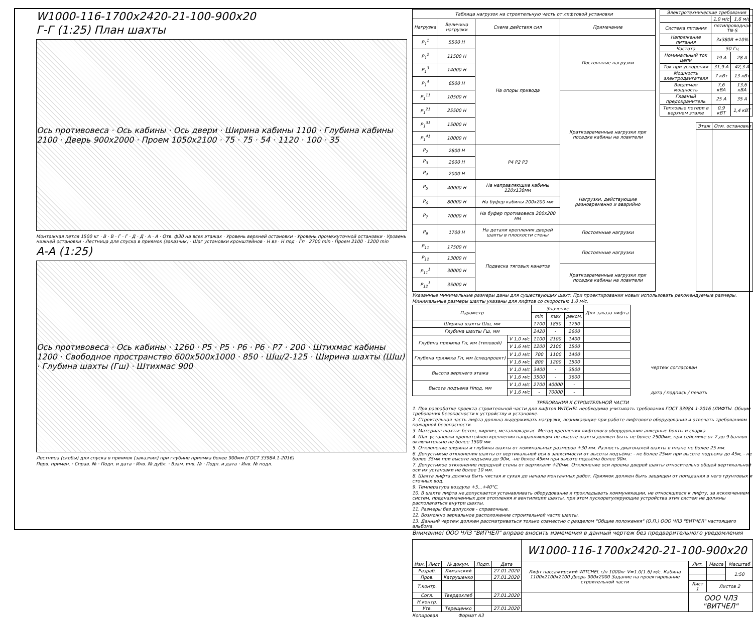W1000-116-1700x2420-21-100-900x20
Г-Г (1:25) План шахты
Ось противовеса · Ось кабины · Ось двери · Ширина кабины 1100 · Глубина кабины 2100 · Дверь 900x2000 · Проем 1050x2100 · 75 · 75 · 54 · 1120 · 100 · 35
Монтажная петля 1500 кг · В · В · Г · Г · Д · Д · А · А · Отв. ф30 на всех этажах · Уровень верхней остановки · Уровень промежуточной остановки · Уровень нижней остановки · Лестница для спуска в приямок (заказчик) · Шаг установки кронштейнов · Н вз · Н под · Гп · 2700 min · Проем 2100 · 1200 min
А-А (1:25)
Ось противовеса · Ось кабины · 1260 · P5 · P5 · P6 · P6 · P7 · 200 · Штихмас кабины 1200 · Свободное пространство 600x500x1000 · 850 · Шш/2-125 · Ширина шахты (Шш) · Глубина шахты (Гш) · Штихмас 900
Лестница (скобы) для спуска в приямок (заказчик) при глубине приямка более 900мм (ГОСТ 33984.1-2016)
Перв. примен. · Справ. № · Подп. и дата · Инв. № дубл. · Взам. инв. № · Подп. и дата · Инв. № подл.
| Таблица нагрузок на строительную часть от лифтовой установки | | | |
| --- | --- | --- | --- |
| Нагрузка | Величина нагрузки | Схема действия сил | Примечание |
| P<sub>1</sub><sup>1</sup> | 5500 Н | На опоры привода | Постоянные нагрузки |
| P<sub>1</sub><sup>2</sup> | 11500 Н | | |
| P<sub>1</sub><sup>3</sup> | 14000 Н | | |
| P<sub>1</sub><sup>4</sup> | 6500 Н | | |
| P<sub>1</sub><sup>11</sup> | 10500 Н | | Кратковременные нагрузки при посадке кабины на ловители |
| P<sub>1</sub><sup>21</sup> | 25500 Н | | |
| P<sub>1</sub><sup>31</sup> | 15000 Н | | |
| P<sub>1</sub><sup>41</sup> | 10000 Н | | |
| P<sub>2</sub> | 2800 Н | P4 P2 P3 | |
| P<sub>3</sub> | 2600 Н | | |
| P<sub>4</sub> | 2000 Н | | |
| P<sub>5</sub> | 40000 Н | На направляющие кабины 120x130мм | Нагрузки, действующие разновременно и аварийно |
| P<sub>6</sub> | 80000 Н | На буфер кабины 200x200 мм | |
| P<sub>7</sub> | 70000 Н | На буфер противовеса 200x200 мм | |
| P<sub>9</sub> | 1700 Н | На детали крепления дверей шахты в плоскости стены | Постоянные нагрузки |
| P<sub>11</sub> | 17500 Н | Подвеска тяговых канатов | Постоянные нагрузки |
| P<sub>12</sub> | 13000 Н | | |
| P<sub>11</sub><sup>1</sup> | 30000 Н | | Кратковременные нагрузки при посадке кабины на ловители |
| P<sub>12</sub><sup>1</sup> | 35000 Н | | |
| Электротехнические требования | | |
| --- | --- | --- |
| | 1,0 м/с | 1,6 м/с |
| Система питания | пятипроводная TN-S | |
| Напряжение питания | 3x380В ±10% | |
| Частота | 50 Гц | |
| Номинальный ток цепи | 19 А | 28 А |
| Ток при ускорении | 31,9 А | 42,3 А |
| Мощность электродвигателя | 7 кВт | 13 кВт |
| Вводимая мощность | 7,6 кВА | 13,6 кВА |
| Главный предохранитель | 25 А | 35 А |
| Тепловые потери в верхнем этаже | 0,9 кВТ | 1,4 кВТ |
| Этаж | Отм. остановки |
| --- | --- |
Указанные минимальные размеры даны для существующих шахт. При проектировании новых использовать рекомендуемые размеры.
Минимальные размеры шахты указаны для лифтов со скоростью 1.0 м/с.
| Параметр | | Значение | | | Для заказа лифта |
| --- | --- | --- | --- | --- | --- |
| | | min | max | реком. | |
| Ширина шахты Шш, мм | | 1700 | 1850 | 1750 | |
| Глубина шахты Гш, мм | | 2420 | - | 2600 | |
| Глубина приямка Гп, мм (типовой) | V 1,0 м/с | 1100 | 2100 | 1400 | |
| | V 1,6 м/с | 1200 | 2100 | 1500 | |
| Глубина приямка Гп, мм (спецпроект) | V 1,0 м/с | 700 | 1100 | 1400 | |
| | V 1,6 м/с | 800 | 1200 | 1500 | |
| Высота верхнего этажа | V 1,0 м/с | 3400 | - | 3500 | |
| | V 1,6 м/с | 3500 | - | 3600 | |
| Высота подъема Нпод, мм | V 1,0 м/с | 2700 | 40000 | - | |
| | V 1,6 м/с | - | 70000 | - | |
чертеж согласован
дата / подпись / печать
ТРЕБОВАНИЯ К СТРОИТЕЛЬНОЙ ЧАСТИ
1. При разработке проекта строительной части для лифтов WITCHEL необходимо учитывать требования ГОСТ 33984.1-2016 (ЛИФТЫ. Общие требования безопасности к устройству и установке.
2. Строительная часть лифта должна выдерживать нагрузки, возникающие при работе лифтового оборудования и отвечать требованиям пожарной безопасности.
3. Материал шахты: бетон, кирпич, металлокаркас. Метод крепления лифтового оборудования анкерные болты и сварка.
4. Шаг установки кронштейнов крепления направляющих по высоте шахты должен быть не более 2500мм, при сейсмике от 7 до 9 баллов включительно не более 1500 мм.
5. Отклонение ширины и глубины шахты от номинальных размеров +30 мм. Разность диагоналей шахты в плане не более 25 мм.
6. Допустимые отклонения шахты от вертикальной оси в зависимости от высоты подъёма: - не более 25мм при высоте подъема до 45м, - не более 35мм при высоте подъема до 90м, -не более 45мм при высоте подъёма более 90м.
7. Допустимое отклонение передней стены от вертикали +20мм. Отклонение оси проема дверей шахты относительно общей вертикальной оси их установки не более 10 мм.
8. Шахта лифта должна быть чистая и сухая до начала монтажных работ. Приямок должен быть защищен от попадания в него грунтовых и сточных вод.
9. Температура воздуха +5...+40°С.
10. В шахте лифта не допускается устанавливать оборудование и прокладывать коммуникации, не относящиеся к лифту, за исключением систем, предназначенных для отопления и вентиляции шахты, при этом пускорегулирующие устройства этих систем не должны располагаться внутри шахты.
11. Размеры без допусков - справочные.
12. Возможно зеркальное расположение строительной части шахты.
13. Данный чертеж должен рассматриваться только совместно с разделом "Общие положения" (О.П.) ООО ЧЛЗ "ВИТЧЕЛ" настоящего альбома.
Внимание! ООО ЧЛЗ "ВИТЧЕЛ" вправе вносить изменения в данный чертеж без предварительного уведомления
| | | | | | W1000-116-1700x2420-21-100-900x20 | | | |
| Изм. | Лист | № докум. | Подп. | Дата | Лифт пассажирский WITCHEL г/п 1000кг V=1.0(1.6) м/с. Кабина 1100x2100x2100 Дверь 900x2000 Задание на проектирование строительной части | Лит. | Масса | Масштаб |
| Разраб. | | Лиманский | | 27.01.2020 | | | | 1:50 |
| Пров. | | Катрушенко | | 27.01.2020 | | | | |
| Т.контр. | | | | | | Лист 1 | Листов 2 | |
| Согл. | | Твердохлеб | | 27.01.2020 | | ООО ЧЛЗ "ВИТЧЕЛ" | | |
| Н.контр. | | | | | | | | |
| Утв. | | Терещенко | | 27.01.2020 | | | | |
Копировал Формат А3